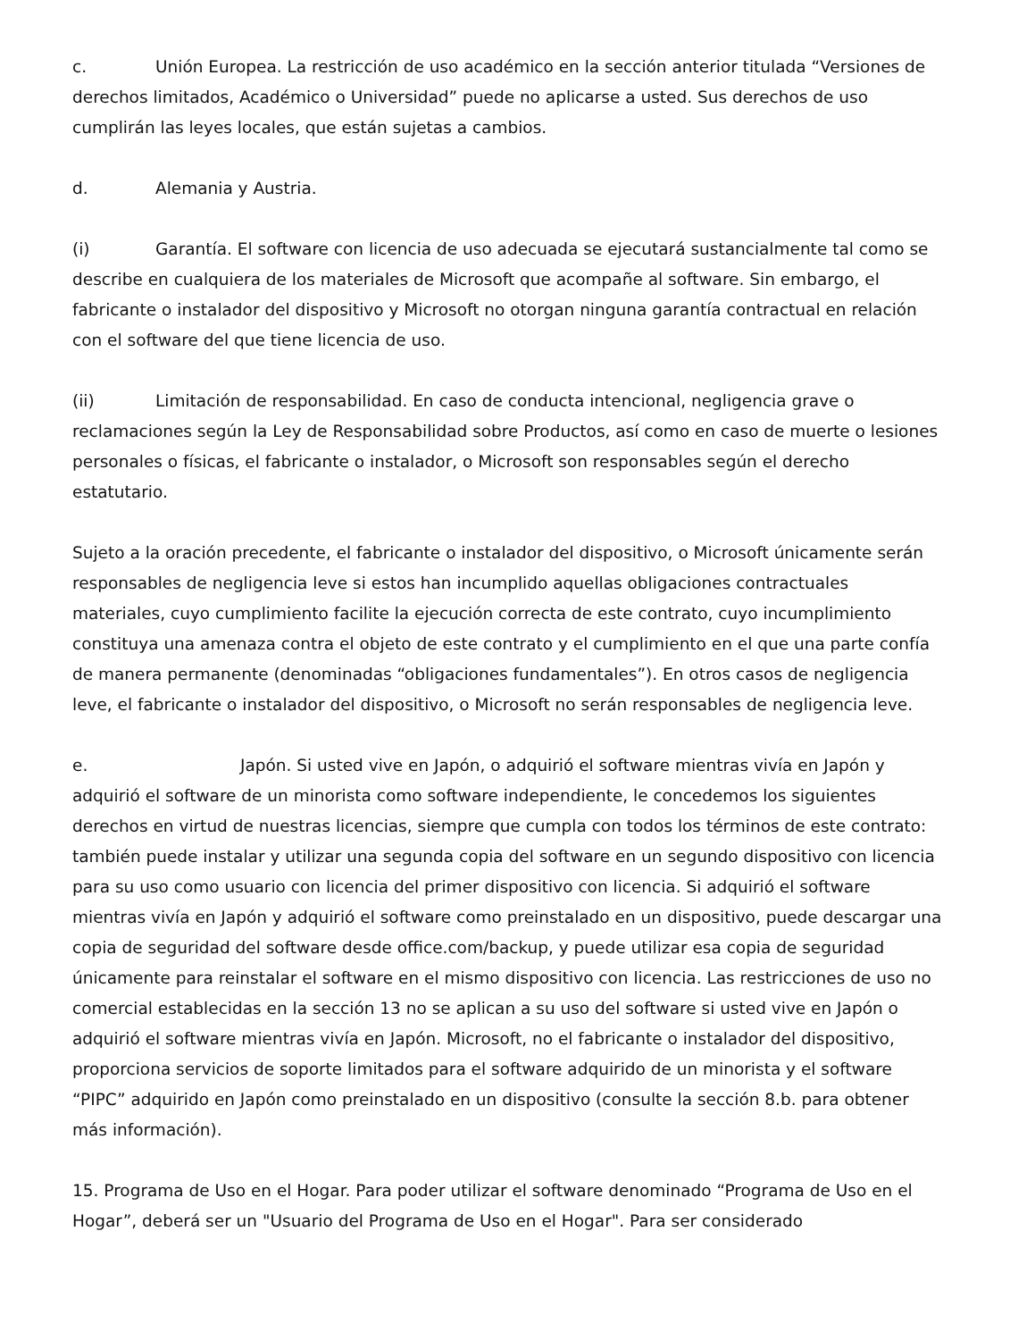c. Unión Europea. La restricción de uso académico en la sección anterior titulada “Versiones de derechos limitados, Académico o Universidad” puede no aplicarse a usted. Sus derechos de uso cumplirán las leyes locales, que están sujetas a cambios.
d. Alemania y Austria.
(i) Garantía. El software con licencia de uso adecuada se ejecutará sustancialmente tal como se describe en cualquiera de los materiales de Microsoft que acompañe al software. Sin embargo, el fabricante o instalador del dispositivo y Microsoft no otorgan ninguna garantía contractual en relación con el software del que tiene licencia de uso.
(ii) Limitación de responsabilidad. En caso de conducta intencional, negligencia grave o reclamaciones según la Ley de Responsabilidad sobre Productos, así como en caso de muerte o lesiones personales o físicas, el fabricante o instalador, o Microsoft son responsables según el derecho estatutario.
Sujeto a la oración precedente, el fabricante o instalador del dispositivo, o Microsoft únicamente serán responsables de negligencia leve si estos han incumplido aquellas obligaciones contractuales materiales, cuyo cumplimiento facilite la ejecución correcta de este contrato, cuyo incumplimiento constituya una amenaza contra el objeto de este contrato y el cumplimiento en el que una parte confía de manera permanente (denominadas “obligaciones fundamentales”). En otros casos de negligencia leve, el fabricante o instalador del dispositivo, o Microsoft no serán responsables de negligencia leve.
e. Japón. Si usted vive en Japón, o adquirió el software mientras vivía en Japón y adquirió el software de un minorista como software independiente, le concedemos los siguientes derechos en virtud de nuestras licencias, siempre que cumpla con todos los términos de este contrato: también puede instalar y utilizar una segunda copia del software en un segundo dispositivo con licencia para su uso como usuario con licencia del primer dispositivo con licencia. Si adquirió el software mientras vivía en Japón y adquirió el software como preinstalado en un dispositivo, puede descargar una copia de seguridad del software desde office.com/backup, y puede utilizar esa copia de seguridad únicamente para reinstalar el software en el mismo dispositivo con licencia. Las restricciones de uso no comercial establecidas en la sección 13 no se aplican a su uso del software si usted vive en Japón o adquirió el software mientras vivía en Japón. Microsoft, no el fabricante o instalador del dispositivo, proporciona servicios de soporte limitados para el software adquirido de un minorista y el software “PIPC” adquirido en Japón como preinstalado en un dispositivo (consulte la sección 8.b. para obtener más información).
15. Programa de Uso en el Hogar. Para poder utilizar el software denominado “Programa de Uso en el Hogar”, deberá ser un "Usuario del Programa de Uso en el Hogar". Para ser considerado